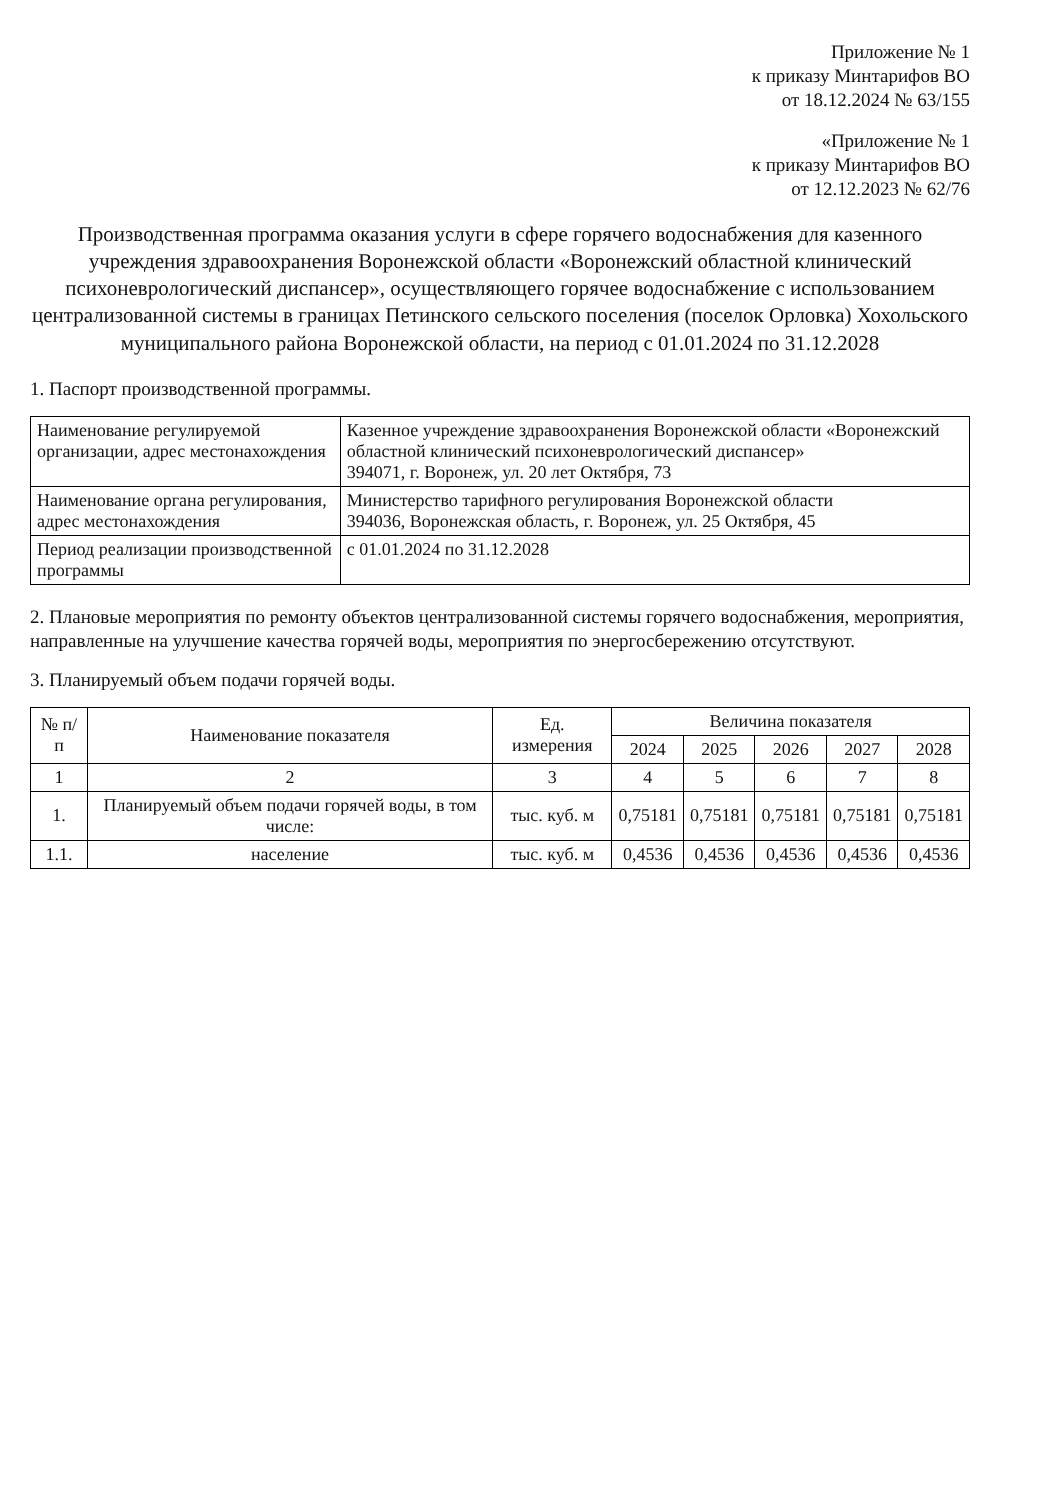Приложение № 1
к приказу Минтарифов ВО
от 18.12.2024 № 63/155
«Приложение № 1
к приказу Минтарифов ВО
от 12.12.2023 № 62/76
Производственная программа оказания услуги в сфере горячего водоснабжения для казенного учреждения здравоохранения Воронежской области «Воронежский областной клинический психоневрологический диспансер», осуществляющего горячее водоснабжение с использованием централизованной системы в границах Петинского сельского поселения (поселок Орловка) Хохольского муниципального района Воронежской области, на период с 01.01.2024 по 31.12.2028
1. Паспорт производственной программы.
| Наименование регулируемой организации, адрес местонахождения | Казенное учреждение здравоохранения Воронежской области «Воронежский областной клинический психоневрологический диспансер» 394071, г. Воронеж, ул. 20 лет Октября, 73 |
| Наименование органа регулирования, адрес местонахождения | Министерство тарифного регулирования Воронежской области 394036, Воронежская область, г. Воронеж, ул. 25 Октября, 45 |
| Период реализации производственной программы | с 01.01.2024 по 31.12.2028 |
2. Плановые мероприятия по ремонту объектов централизованной системы горячего водоснабжения, мероприятия, направленные на улучшение качества горячей воды, мероприятия по энергосбережению отсутствуют.
3. Планируемый объем подачи горячей воды.
| № п/п | Наименование показателя | Ед. измерения | Величина показателя | | | | |
| --- | --- | --- | --- | --- | --- | --- | --- |
| | | | 2024 | 2025 | 2026 | 2027 | 2028 |
| 1 | 2 | 3 | 4 | 5 | 6 | 7 | 8 |
| 1. | Планируемый объем подачи горячей воды, в том числе: | тыс. куб. м | 0,75181 | 0,75181 | 0,75181 | 0,75181 | 0,75181 |
| 1.1. | население | тыс. куб. м | 0,4536 | 0,4536 | 0,4536 | 0,4536 | 0,4536 |